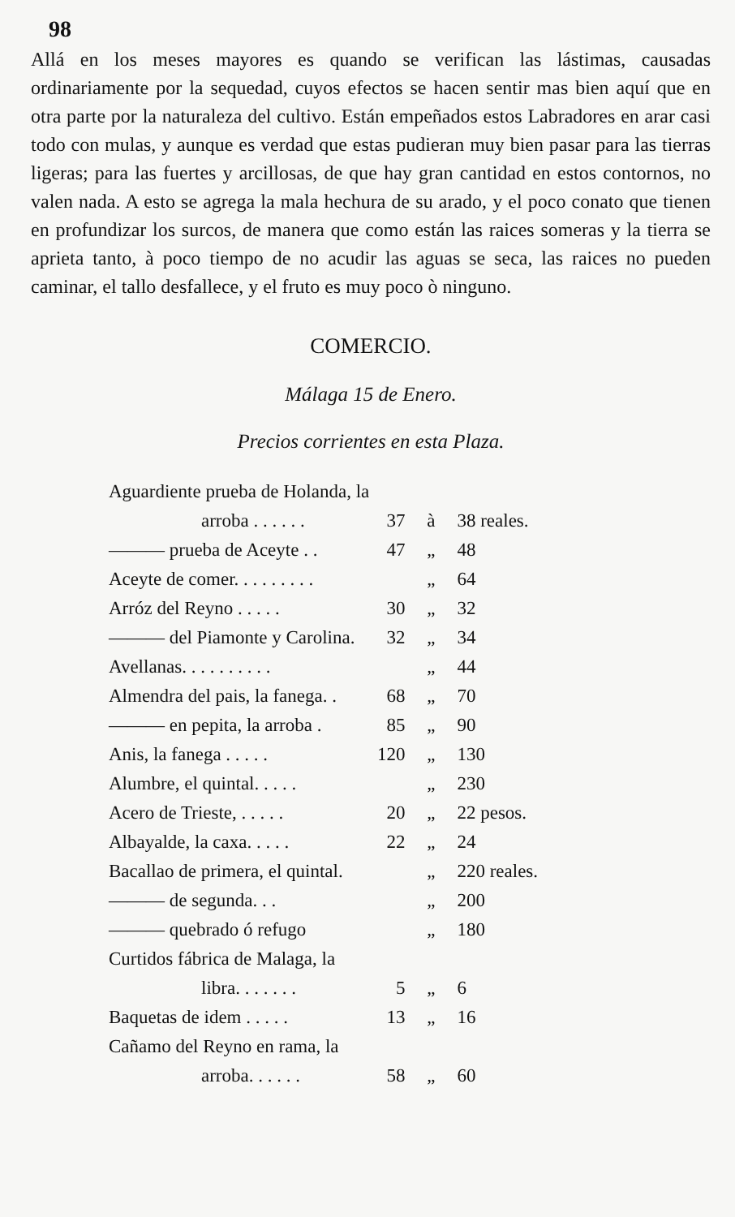98
Allá en los meses mayores es quando se verifican las lástimas, causadas ordinariamente por la sequedad, cuyos efectos se hacen sentir mas bien aquí que en otra parte por la naturaleza del cultivo. Están empeñados estos Labradores en arar casi todo con mulas, y aunque es verdad que estas pudieran muy bien pasar para las tierras ligeras; para las fuertes y arcillosas, de que hay gran cantidad en estos contornos, no valen nada. A esto se agrega la mala hechura de su arado, y el poco conato que tienen en profundizar los surcos, de manera que como están las raices someras y la tierra se aprieta tanto, à poco tiempo de no acudir las aguas se seca, las raices no pueden caminar, el tallo desfallece, y el fruto es muy poco ò ninguno.
COMERCIO.
Málaga 15 de Enero.
Precios corrientes en esta Plaza.
| Aguardiente prueba de Holanda, la | | | |
| arroba . . . . . . | 37 | à | 38 reales. |
| ——— prueba de Aceyte . . | 47 | „ | 48 |
| Aceyte de comer. . . . . . . . . | | „ | 64 |
| Arróz del Reyno . . . . . | 30 | „ | 32 |
| ——— del Piamonte y Carolina. | 32 | „ | 34 |
| Avellanas. . . . . . . . . . | | „ | 44 |
| Almendra del pais, la fanega. . | 68 | „ | 70 |
| ——— en pepita, la arroba . | 85 | „ | 90 |
| Anis, la fanega . . . . . | 120 | „ | 130 |
| Alumbre, el quintal. . . . . | | „ | 230 |
| Acero de Trieste, . . . . . | 20 | „ | 22 pesos. |
| Albayalde, la caxa. . . . . | 22 | „ | 24 |
| Bacallao de primera, el quintal. | | „ | 220 reales. |
| ——— de segunda. . . | | „ | 200 |
| ——— quebrado ó refugo | | „ | 180 |
| Curtidos fábrica de Malaga, la | | | |
| libra. . . . . . . | 5 | „ | 6 |
| Baquetas de idem . . . . . | 13 | „ | 16 |
| Cañamo del Reyno en rama, la | | | |
| arroba. . . . . . | 58 | „ | 60 |